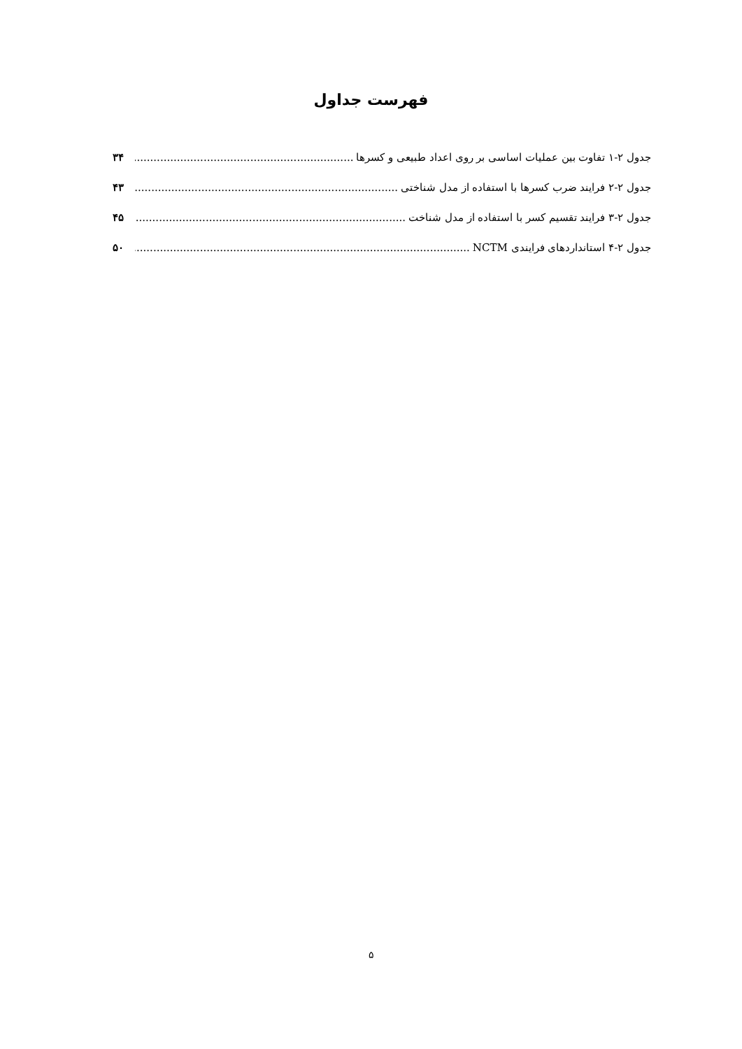فهرست جداول
جدول ۲-۱ تفاوت بین عملیات اساسی بر روی اعداد طبیعی و کسرها ۳۴
جدول ۲-۲ فرایند ضرب کسرها با استفاده از مدل شناختی ۴۳
جدول ۲-۳ فرایند تقسیم کسر با استفاده از مدل شناخت ۴۵
جدول ۲-۴ استانداردهای فرایندی NCTM ۵۰
۵